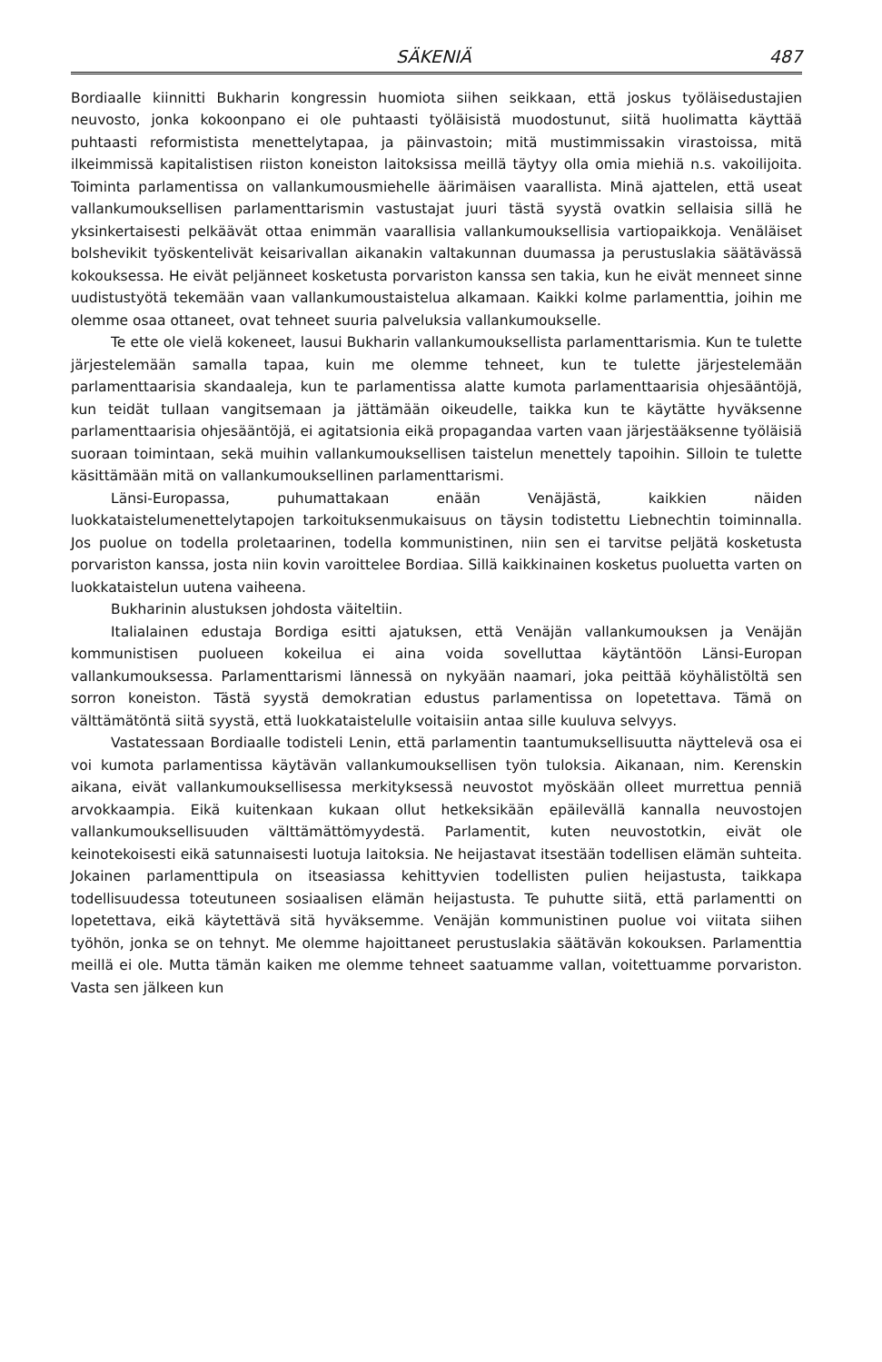SÄKENIÄ 487
Bordiaalle kiinnitti Bukharin kongressin huomiota siihen seikkaan, että joskus työläisedustajien neuvosto, jonka kokoonpano ei ole puhtaasti työläisistä muodostunut, siitä huolimatta käyttää puhtaasti reformistista menettelytapaa, ja päinvastoin; mitä mustimmissakin virastoissa, mitä ilkeimmissä kapitalistisen riiston koneiston laitoksissa meillä täytyy olla omia miehiä n.s. vakoilijoita. Toiminta parlamentissa on vallankumousmiehelle äärimäisen vaarallista. Minä ajattelen, että useat vallankumouksellisen parlamenttarismin vastustajat juuri tästä syystä ovatkin sellaisia sillä he yksinkertaisesti pelkäävät ottaa enimmän vaarallisia vallankumouksellisia vartiopaikkoja. Venäläiset bolshevikit työskentelivät keisarivallan aikanakin valtakunnan duumassa ja perustuslakia säätävässä kokouksessa. He eivät peljänneet kosketusta porvariston kanssa sen takia, kun he eivät menneet sinne uudistustyötä tekemään vaan vallankumoustaistelua alkamaan. Kaikki kolme parlamenttia, joihin me olemme osaa ottaneet, ovat tehneet suuria palveluksia vallankumoukselle.
Te ette ole vielä kokeneet, lausui Bukharin vallankumouksellista parlamenttarismia. Kun te tulette järjestelemään samalla tapaa, kuin me olemme tehneet, kun te tulette järjestelemään parlamenttaarisia skandaaleja, kun te parlamentissa alatte kumota parlamenttaarisia ohjesääntöjä, kun teidät tullaan vangitsemaan ja jättämään oikeudelle, taikka kun te käytätte hyväksenne parlamenttaarisia ohjesääntöjä, ei agitatsionia eikä propagandaa varten vaan järjestääksenne työläisiä suoraan toimintaan, sekä muihin vallankumouksellisen taistelun menettely tapoihin. Silloin te tulette käsittämään mitä on vallankumouksellinen parlamenttarismi.
Länsi-Europassa, puhumattakaan enään Venäjästä, kaikkien näiden luokkataistelumenettelytapojen tarkoituksenmukaisuus on täysin todistettu Liebnechtin toiminnalla. Jos puolue on todella proletaarinen, todella kommunistinen, niin sen ei tarvitse peljätä kosketusta porvariston kanssa, josta niin kovin varoittelee Bordiaa. Sillä kaikkinainen kosketus puoluetta varten on luokkataistelun uutena vaiheena.
Bukharinin alustuksen johdosta väiteltiin.
Italialainen edustaja Bordiga esitti ajatuksen, että Venäjän vallankumouksen ja Venäjän kommunistisen puolueen kokeilua ei aina voida sovelluttaa käytäntöön Länsi-Europan vallankumouksessa. Parlamenttarismi lännessä on nykyään naamari, joka peittää köyhälistöltä sen sorron koneiston. Tästä syystä demokratian edustus parlamentissa on lopetettava. Tämä on välttämätöntä siitä syystä, että luokkataistelulle voitaisiin antaa sille kuuluva selvyys.
Vastatessaan Bordiaalle todisteli Lenin, että parlamentin taantumuksellisuutta näyttelevä osa ei voi kumota parlamentissa käytävän vallankumouksellisen työn tuloksia. Aikanaan, nim. Kerenskin aikana, eivät vallankumouksellisessa merkityksessä neuvostot myöskään olleet murrettua penniä arvokkaampia. Eikä kuitenkaan kukaan ollut hetkeksikään epäilevällä kannalla neuvostojen vallankumouksellisuuden välttämättömyydestä. Parlamentit, kuten neuvostotkin, eivät ole keinotekoisesti eikä satunnaisesti luotuja laitoksia. Ne heijastavat itsestään todellisen elämän suhteita. Jokainen parlamenttipula on itseasiassa kehittyvien todellisten pulien heijastusta, taikkapa todellisuudessa toteutuneen sosiaalisen elämän heijastusta. Te puhutte siitä, että parlamentti on lopetettava, eikä käytettävä sitä hyväksemme. Venäjän kommunistinen puolue voi viitata siihen työhön, jonka se on tehnyt. Me olemme hajoittaneet perustuslakia säätävän kokouksen. Parlamenttia meillä ei ole. Mutta tämän kaiken me olemme tehneet saatuamme vallan, voitettuamme porvariston. Vasta sen jälkeen kun